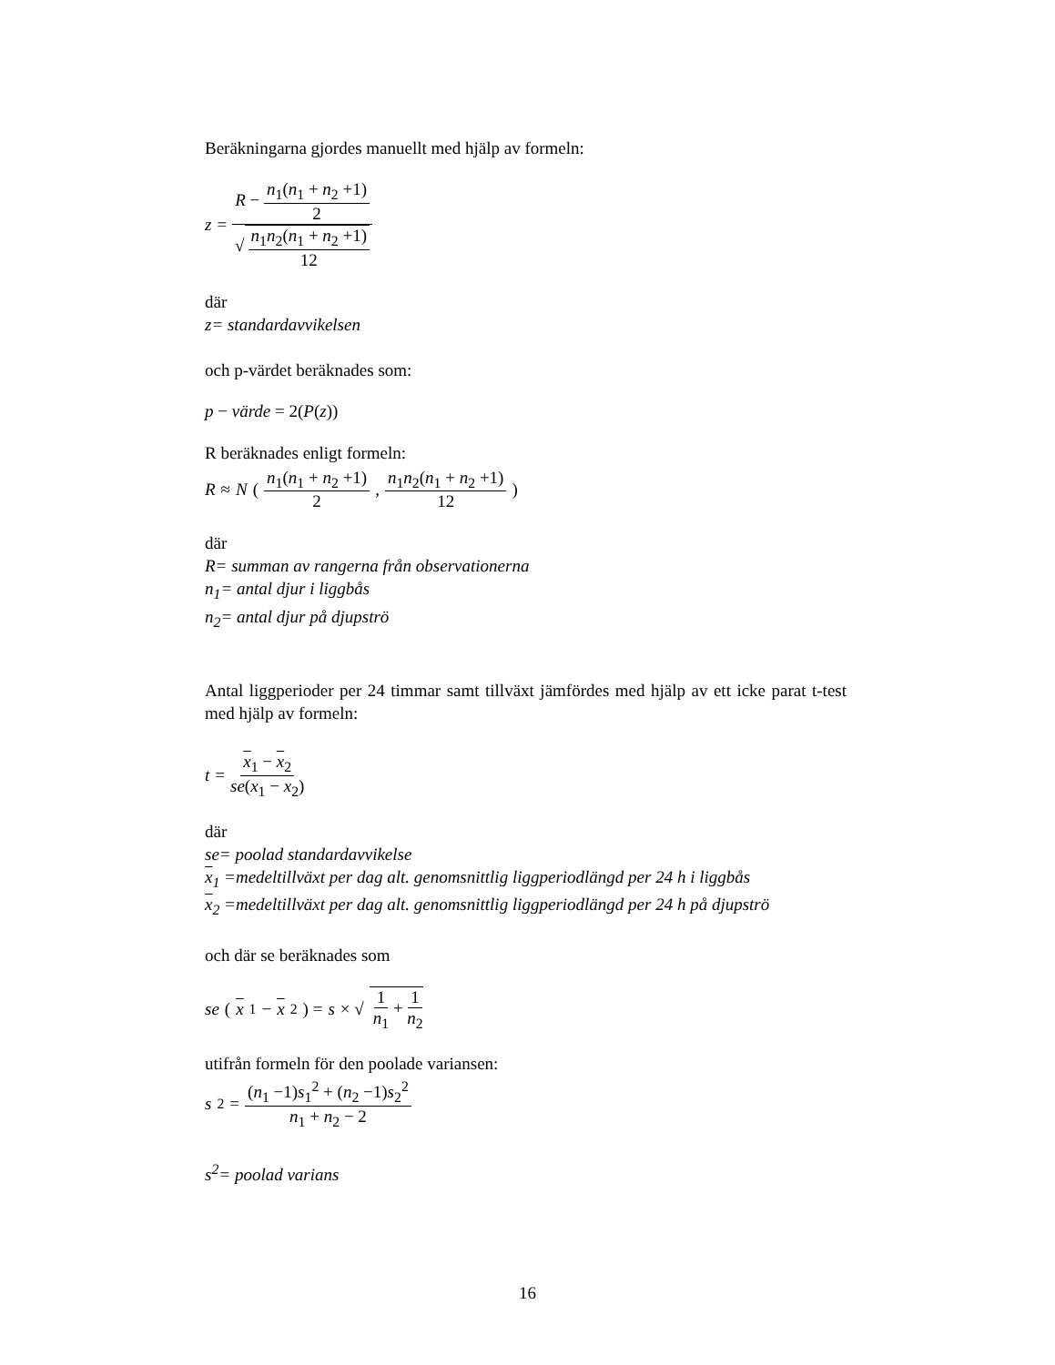Beräkningarna gjordes manuellt med hjälp av formeln:
z = R − n<sub>1</sub>(n<sub>1</sub> + n<sub>2</sub> +1) 2 √ n<sub>1</sub>n<sub>2</sub>(n<sub>1</sub> + n<sub>2</sub> +1) 12
där
z= standardavvikelsen
och p-värdet beräknades som:
p − värde = 2(P(z))
R beräknades enligt formeln:
R ≈ N ( n<sub>1</sub>(n<sub>1</sub> + n<sub>2</sub> +1) 2, n<sub>1</sub>n<sub>2</sub>(n<sub>1</sub> + n<sub>2</sub> +1) 12 )
där
R= summan av rangerna från observationerna
n<sub>1</sub>= antal djur i liggbås
n<sub>2</sub>= antal djur på djupströ
Antal liggperioder per 24 timmar samt tillväxt jämfördes med hjälp av ett icke parat t-test med hjälp av formeln:
t = x<sub>1</sub> − x<sub>2</sub> se(x<sub>1</sub> − x<sub>2</sub>)
där
se= poolad standardavvikelse
x<sub>1</sub> =medeltillväxt per dag alt. genomsnittlig liggperiodlängd per 24 h i liggbås
x<sub>2</sub> =medeltillväxt per dag alt. genomsnittlig liggperiodlängd per 24 h på djupströ
och där se beräknades som
se (x<sub>1</sub> − x<sub>2</sub>) = s × √ 1 n<sub>1</sub> + 1 n<sub>2</sub>
utifrån formeln för den poolade variansen:
s<sup>2</sup> = (n<sub>1</sub> −1)s<sub>1</sub><sup>2</sup> + (n<sub>2</sub> −1)s<sub>2</sub><sup>2</sup> n<sub>1</sub> + n<sub>2</sub> − 2
s<sup>2</sup>= poolad varians
16